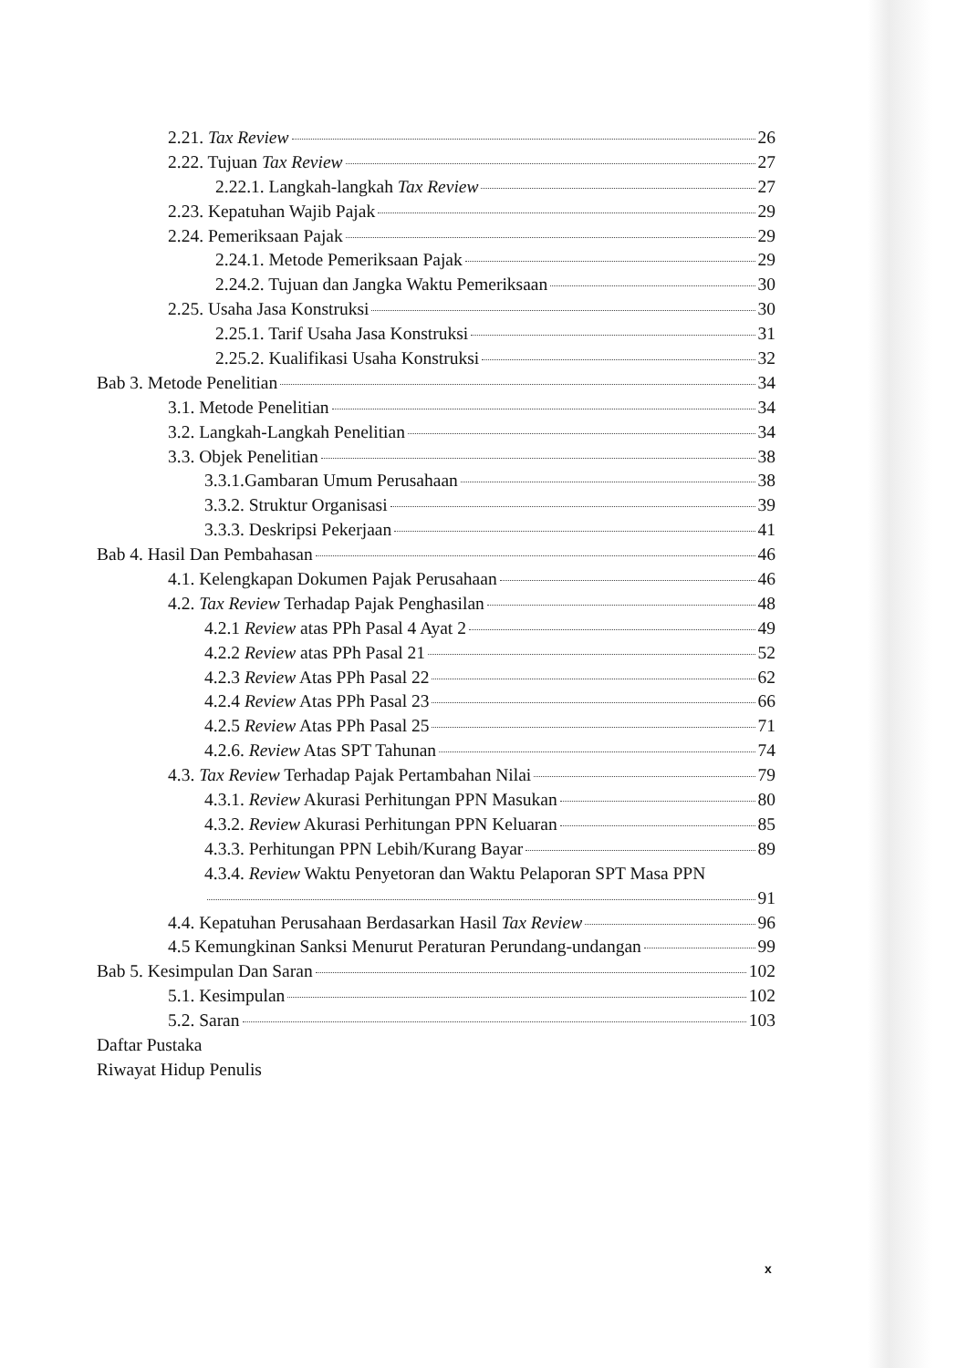2.21. Tax Review 26
2.22. Tujuan Tax Review 27
2.22.1. Langkah-langkah Tax Review 27
2.23. Kepatuhan Wajib Pajak 29
2.24. Pemeriksaan Pajak 29
2.24.1. Metode Pemeriksaan Pajak 29
2.24.2. Tujuan dan Jangka Waktu Pemeriksaan 30
2.25. Usaha Jasa Konstruksi 30
2.25.1. Tarif Usaha Jasa Konstruksi 31
2.25.2. Kualifikasi Usaha Konstruksi 32
Bab 3. Metode Penelitian 34
3.1. Metode Penelitian 34
3.2. Langkah-Langkah Penelitian 34
3.3. Objek Penelitian 38
3.3.1.Gambaran Umum Perusahaan 38
3.3.2. Struktur Organisasi 39
3.3.3. Deskripsi Pekerjaan 41
Bab 4. Hasil Dan Pembahasan 46
4.1. Kelengkapan Dokumen Pajak Perusahaan 46
4.2. Tax Review Terhadap Pajak Penghasilan 48
4.2.1 Review atas PPh Pasal 4 Ayat 2 49
4.2.2 Review atas PPh Pasal 21 52
4.2.3 Review Atas PPh Pasal 22 62
4.2.4 Review Atas PPh Pasal 23 66
4.2.5 Review Atas PPh Pasal 25 71
4.2.6. Review Atas SPT Tahunan 74
4.3. Tax Review Terhadap Pajak Pertambahan Nilai 79
4.3.1. Review Akurasi Perhitungan PPN Masukan 80
4.3.2. Review Akurasi Perhitungan PPN Keluaran 85
4.3.3. Perhitungan PPN Lebih/Kurang Bayar 89
4.3.4. Review Waktu Penyetoran dan Waktu Pelaporan SPT Masa PPN
91
4.4. Kepatuhan Perusahaan Berdasarkan Hasil Tax Review 96
4.5 Kemungkinan Sanksi Menurut Peraturan Perundang-undangan 99
Bab 5. Kesimpulan Dan Saran 102
5.1. Kesimpulan 102
5.2. Saran 103
Daftar Pustaka
Riwayat Hidup Penulis
x